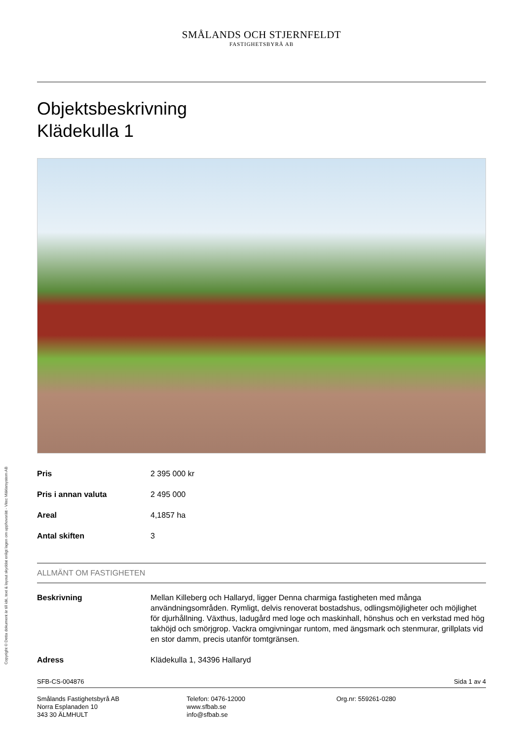SMÅLANDS OCH STJERNFELDT
FASTIGHETSBYRÅ AB
Objektsbeskrivning
Klädekulla 1
| Pris | 2 395 000 kr |
| Pris i annan valuta | 2 495 000 |
| Areal | 4,1857 ha |
| Antal skiften | 3 |
ALLMÄNT OM FASTIGHETEN
| Beskrivning | Mellan Killeberg och Hallaryd, ligger Denna charmiga fastigheten med många användningsområden. Rymligt, delvis renoverat bostadshus, odlingsmöjligheter och möjlighet för djurhållning. Växthus, ladugård med loge och maskinhall, hönshus och en verkstad med hög takhöjd och smörjgrop. Vackra omgivningar runtom, med ängsmark och stenmurar, grillplats vid en stor damm, precis utanför tomtgränsen. |
| Adress | Klädekulla 1, 34396 Hallaryd |
SFB-CS-004876 Sida 1 av 4
Smålands Fastighetsbyrå AB
Norra Esplanaden 10
343 30 ÄLMHULT
Telefon: 0476-12000
www.sfbab.se
info@sfbab.se
Org.nr: 559261-0280
Copyright © Detta dokument är till idé, text & layout skyddat enligt lagen om upphovsrätt - Vitec Mäklarsystem AB